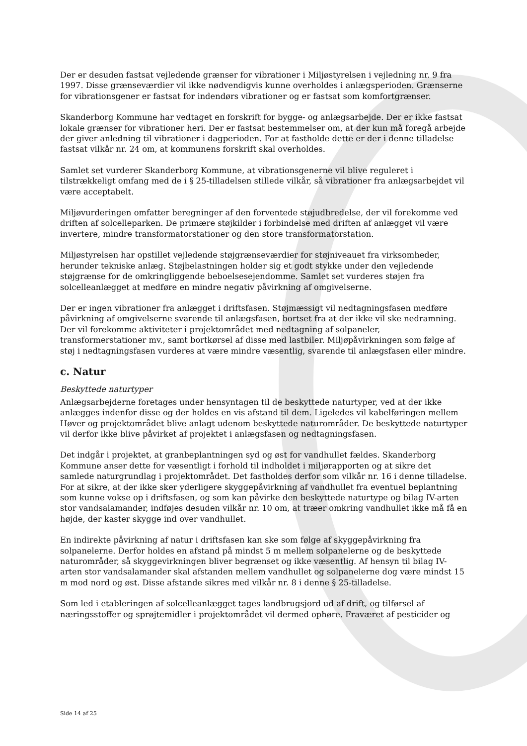Der er desuden fastsat vejledende grænser for vibrationer i Miljøstyrelsen i vejledning nr. 9 fra 1997. Disse grænseværdier vil ikke nødvendigvis kunne overholdes i anlægsperioden. Grænserne for vibrationsgener er fastsat for indendørs vibrationer og er fastsat som komfortgrænser.
Skanderborg Kommune har vedtaget en forskrift for bygge- og anlægsarbejde. Der er ikke fastsat lokale grænser for vibrationer heri. Der er fastsat bestemmelser om, at der kun må foregå arbejde der giver anledning til vibrationer i dagperioden. For at fastholde dette er der i denne tilladelse fastsat vilkår nr. 24 om, at kommunens forskrift skal overholdes.
Samlet set vurderer Skanderborg Kommune, at vibrationsgenerne vil blive reguleret i tilstrækkeligt omfang med de i § 25-tilladelsen stillede vilkår, så vibrationer fra anlægsarbejdet vil være acceptabelt.
Miljøvurderingen omfatter beregninger af den forventede støjudbredelse, der vil forekomme ved driften af solcelleparken. De primære støjkilder i forbindelse med driften af anlægget vil være invertere, mindre transformatorstationer og den store transformatorstation.
Miljøstyrelsen har opstillet vejledende støjgrænseværdier for støjniveauet fra virksomheder, herunder tekniske anlæg. Støjbelastningen holder sig et godt stykke under den vejledende støjgrænse for de omkringliggende beboelsesejendomme. Samlet set vurderes støjen fra solcelleanlægget at medføre en mindre negativ påvirkning af omgivelserne.
Der er ingen vibrationer fra anlægget i driftsfasen. Støjmæssigt vil nedtagningsfasen medføre påvirkning af omgivelserne svarende til anlægsfasen, bortset fra at der ikke vil ske nedramning. Der vil forekomme aktiviteter i projektområdet med nedtagning af solpaneler, transformerstationer mv., samt bortkørsel af disse med lastbiler. Miljøpåvirkningen som følge af støj i nedtagningsfasen vurderes at være mindre væsentlig, svarende til anlægsfasen eller mindre.
c. Natur
Beskyttede naturtyper
Anlægsarbejderne foretages under hensyntagen til de beskyttede naturtyper, ved at der ikke anlægges indenfor disse og der holdes en vis afstand til dem. Ligeledes vil kabelføringen mellem Høver og projektområdet blive anlagt udenom beskyttede naturområder. De beskyttede naturtyper vil derfor ikke blive påvirket af projektet i anlægsfasen og nedtagningsfasen.
Det indgår i projektet, at granbeplantningen syd og øst for vandhullet fældes. Skanderborg Kommune anser dette for væsentligt i forhold til indholdet i miljørapporten og at sikre det samlede naturgrundlag i projektområdet. Det fastholdes derfor som vilkår nr. 16 i denne tilladelse. For at sikre, at der ikke sker yderligere skyggepåvirkning af vandhullet fra eventuel beplantning som kunne vokse op i driftsfasen, og som kan påvirke den beskyttede naturtype og bilag IV-arten stor vandsalamander, indføjes desuden vilkår nr. 10 om, at træer omkring vandhullet ikke må få en højde, der kaster skygge ind over vandhullet.
En indirekte påvirkning af natur i driftsfasen kan ske som følge af skyggepåvirkning fra solpanelerne. Derfor holdes en afstand på mindst 5 m mellem solpanelerne og de beskyttede naturområder, så skyggevirkningen bliver begrænset og ikke væsentlig. Af hensyn til bilag IV-arten stor vandsalamander skal afstanden mellem vandhullet og solpanelerne dog være mindst 15 m mod nord og øst. Disse afstande sikres med vilkår nr. 8 i denne § 25-tilladelse.
Som led i etableringen af solcelleanlægget tages landbrugsjord ud af drift, og tilførsel af næringsstoffer og sprøjtemidler i projektområdet vil dermed ophøre. Fraværet af pesticider og
Side 14 af 25